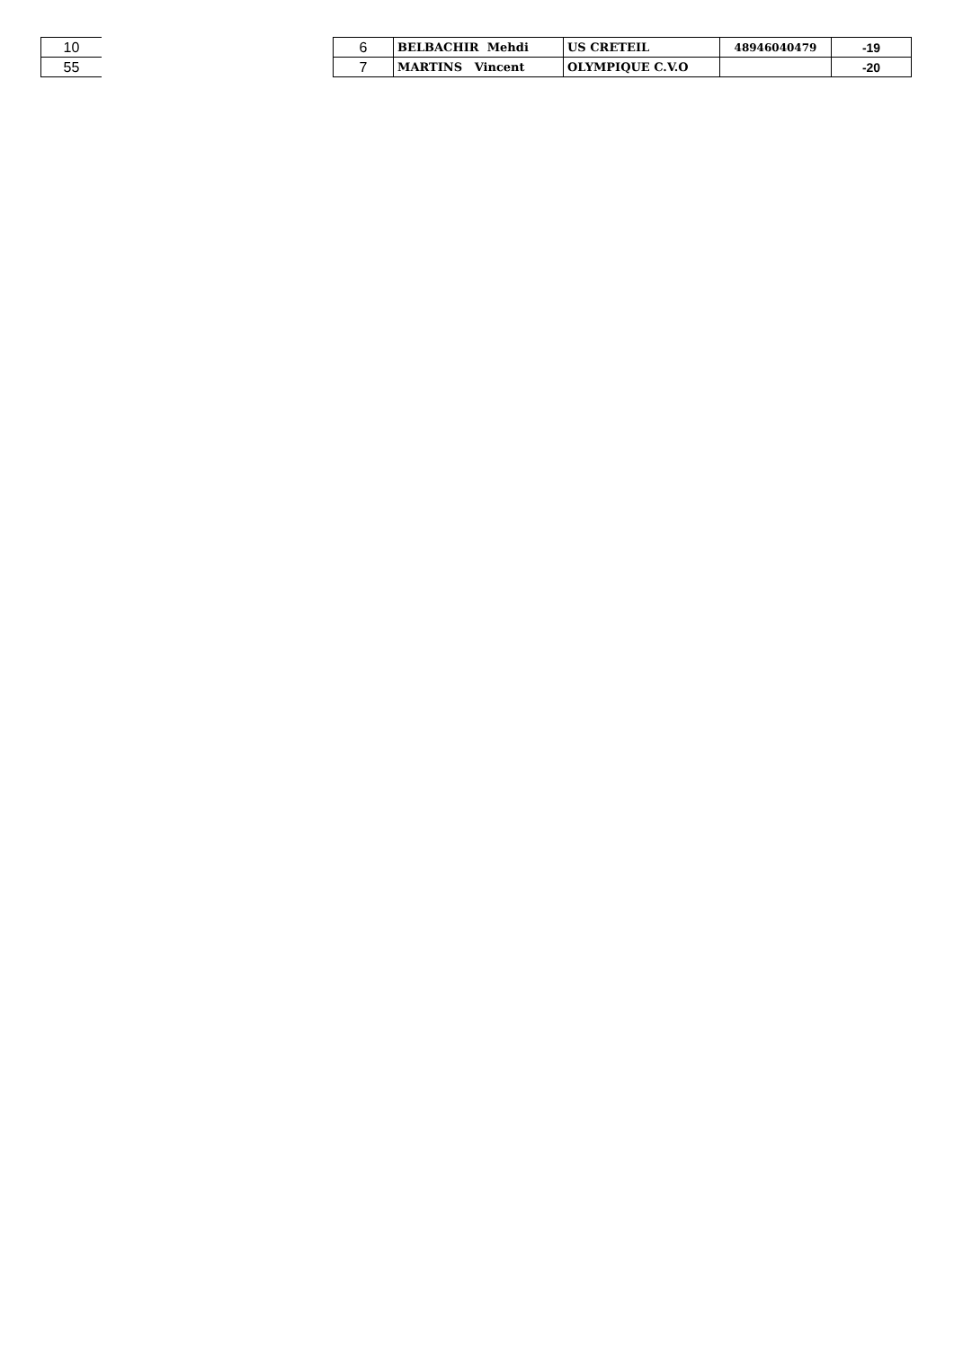| 10 |
| 55 |
| 6 | BELBACHIR Mehdi | US CRETEIL | 48946040479 | -19 |
| 7 | MARTINS Vincent | OLYMPIQUE C.V.O | | -20 |